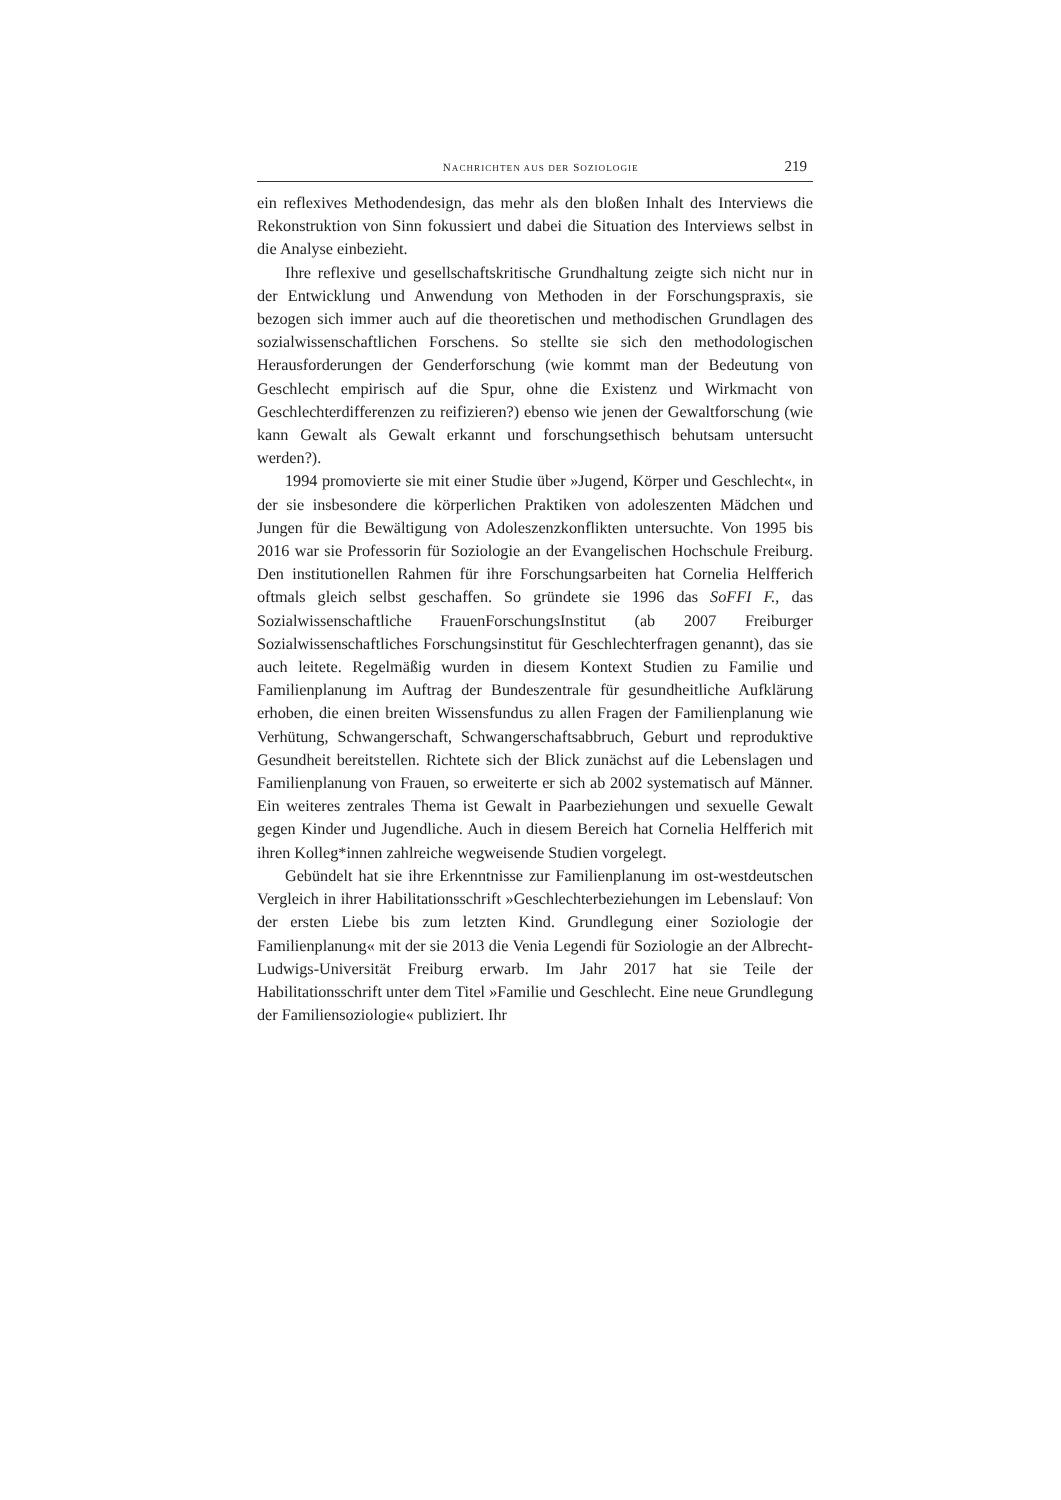NACHRICHTEN AUS DER SOZIOLOGIE 219
ein reflexives Methodendesign, das mehr als den bloßen Inhalt des Interviews die Rekonstruktion von Sinn fokussiert und dabei die Situation des Interviews selbst in die Analyse einbezieht.
Ihre reflexive und gesellschaftskritische Grundhaltung zeigte sich nicht nur in der Entwicklung und Anwendung von Methoden in der Forschungspraxis, sie bezogen sich immer auch auf die theoretischen und methodischen Grundlagen des sozialwissenschaftlichen Forschens. So stellte sie sich den methodologischen Herausforderungen der Genderforschung (wie kommt man der Bedeutung von Geschlecht empirisch auf die Spur, ohne die Existenz und Wirkmacht von Geschlechterdifferenzen zu reifizieren?) ebenso wie jenen der Gewaltforschung (wie kann Gewalt als Gewalt erkannt und forschungsethisch behutsam untersucht werden?).
1994 promovierte sie mit einer Studie über »Jugend, Körper und Geschlecht«, in der sie insbesondere die körperlichen Praktiken von adoleszenten Mädchen und Jungen für die Bewältigung von Adoleszenzkonflikten untersuchte. Von 1995 bis 2016 war sie Professorin für Soziologie an der Evangelischen Hochschule Freiburg. Den institutionellen Rahmen für ihre Forschungsarbeiten hat Cornelia Helfferich oftmals gleich selbst geschaffen. So gründete sie 1996 das SoFFI F., das Sozialwissenschaftliche FrauenForschungsInstitut (ab 2007 Freiburger Sozialwissenschaftliches Forschungsinstitut für Geschlechterfragen genannt), das sie auch leitete. Regelmäßig wurden in diesem Kontext Studien zu Familie und Familienplanung im Auftrag der Bundeszentrale für gesundheitliche Aufklärung erhoben, die einen breiten Wissensfundus zu allen Fragen der Familienplanung wie Verhütung, Schwangerschaft, Schwangerschaftsabbruch, Geburt und reproduktive Gesundheit bereitstellen. Richtete sich der Blick zunächst auf die Lebenslagen und Familienplanung von Frauen, so erweiterte er sich ab 2002 systematisch auf Männer. Ein weiteres zentrales Thema ist Gewalt in Paarbeziehungen und sexuelle Gewalt gegen Kinder und Jugendliche. Auch in diesem Bereich hat Cornelia Helfferich mit ihren Kolleg*innen zahlreiche wegweisende Studien vorgelegt.
Gebündelt hat sie ihre Erkenntnisse zur Familienplanung im ost-westdeutschen Vergleich in ihrer Habilitationsschrift »Geschlechterbeziehungen im Lebenslauf: Von der ersten Liebe bis zum letzten Kind. Grundlegung einer Soziologie der Familienplanung« mit der sie 2013 die Venia Legendi für Soziologie an der Albrecht-Ludwigs-Universität Freiburg erwarb. Im Jahr 2017 hat sie Teile der Habilitationsschrift unter dem Titel »Familie und Geschlecht. Eine neue Grundlegung der Familiensoziologie« publiziert. Ihr